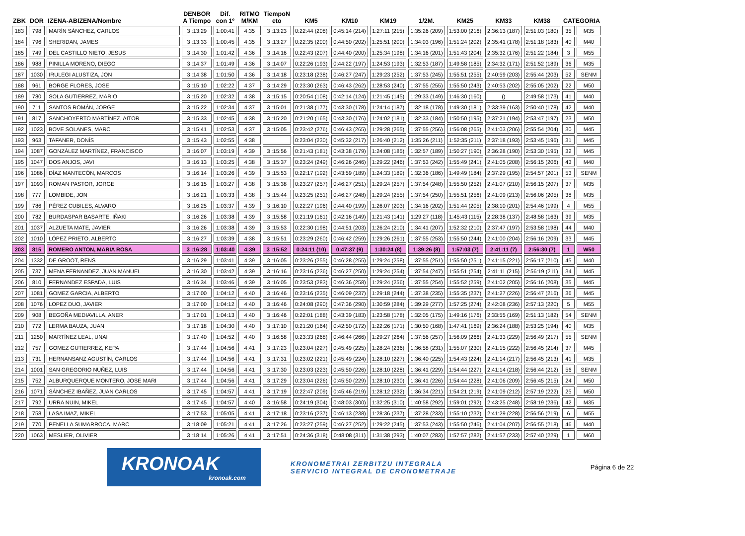| ZBK | DOR | IZENA-ABIZENA/Nombre | DENBOR A Tiempo | Dif. con 1º | RITMO M/KM | TiempoN eto | KM5 | KM10 | KM19 | 1/2M. | KM25 | KM33 | KM38 | CATEGORIA | |
| --- | --- | --- | --- | --- | --- | --- | --- | --- | --- | --- | --- | --- | --- | --- | --- |
| 183 | 798 | MARÍN SÁNCHEZ, CARLOS | 3 :13:29 | 1:00:41 | 4:35 | 3 :13:23 | 0:22:44 (208) | 0:45:14 (214) | 1:27:11 (215) | 1:35:26 (209) | 1:53:00 (216) | 2:36:13 (187) | 2:51:03 (180) | 35 | M35 |
| 184 | 796 | SHERIDAN, JAMES | 3 :13:33 | 1:00:45 | 4:35 | 3 :13:27 | 0:22:35 (200) | 0:44:50 (202) | 1:25:51 (200) | 1:34:03 (196) | 1:51:24 (202) | 2:35:41 (178) | 2:51:18 (183) | 40 | M40 |
| 185 | 749 | DEL CASTILLO NIETO, JESUS | 3 :14:30 | 1:01:42 | 4:36 | 3 :14:16 | 0:22:43 (207) | 0:44:40 (200) | 1:25:34 (198) | 1:34:16 (201) | 1:51:43 (204) | 2:35:32 (176) | 2:51:22 (184) | 3 | M55 |
| 186 | 988 | PINILLA MORENO, DIEGO | 3 :14:37 | 1:01:49 | 4:36 | 3 :14:07 | 0:22:26 (193) | 0:44:22 (197) | 1:24:53 (193) | 1:32:53 (187) | 1:49:58 (185) | 2:34:32 (171) | 2:51:52 (189) | 36 | M35 |
| 187 | 1030 | IRULEGI ALUSTIZA, JON | 3 :14:38 | 1:01:50 | 4:36 | 3 :14:18 | 0:23:18 (238) | 0:46:27 (247) | 1:29:23 (252) | 1:37:53 (245) | 1:55:51 (255) | 2:40:59 (203) | 2:55:44 (203) | 52 | SENM |
| 188 | 961 | BORGE FLORES, JOSE | 3 :15:10 | 1:02:22 | 4:37 | 3 :14:29 | 0:23:30 (263) | 0:46:43 (262) | 1:28:53 (240) | 1:37:55 (255) | 1:55:50 (243) | 2:40:53 (202) | 2:55:05 (202) | 22 | M50 |
| 189 | 780 | SOLA GUTIERREZ, MARIO | 3 :15:20 | 1:02:32 | 4:38 | 3 :15:15 | 0:20:54 (108) | 0:42:14 (124) | 1:21:45 (145) | 1:29:33 (149) | 1:46:30 (160) | () | 2:49:58 (173) | 41 | M40 |
| 190 | 711 | SANTOS ROMÁN, JORGE | 3 :15:22 | 1:02:34 | 4:37 | 3 :15:01 | 0:21:38 (177) | 0:43:30 (178) | 1:24:14 (187) | 1:32:18 (178) | 1:49:30 (181) | 2:33:39 (163) | 2:50:40 (178) | 42 | M40 |
| 191 | 817 | SANCHOYERTO MARTÍNEZ, AITOR | 3 :15:33 | 1:02:45 | 4:38 | 3 :15:20 | 0:21:20 (165) | 0:43:30 (176) | 1:24:02 (181) | 1:32:33 (184) | 1:50:50 (195) | 2:37:21 (194) | 2:53:47 (197) | 23 | M50 |
| 192 | 1023 | BOVE SOLANES, MARC | 3 :15:41 | 1:02:53 | 4:37 | 3 :15:05 | 0:23:42 (276) | 0:46:43 (265) | 1:29:28 (265) | 1:37:55 (256) | 1:56:08 (265) | 2:41:03 (206) | 2:55:54 (204) | 30 | M45 |
| 193 | 963 | TAFANER, DONÍS | 3 :15:43 | 1:02:55 | 4:38 | | 0:23:04 (230) | 0:45:32 (217) | 1:26:40 (212) | 1:35:26 (211) | 1:52:35 (211) | 2:37:18 (193) | 2:53:45 (196) | 31 | M45 |
| 194 | 1087 | GONZÁLEZ MARTÍNEZ, FRANCISCO | 3 :16:07 | 1:03:19 | 4:39 | 3 :15:56 | 0:21:43 (181) | 0:43:38 (179) | 1:24:08 (185) | 1:32:57 (189) | 1:50:27 (190) | 2:36:28 (190) | 2:53:30 (195) | 32 | M45 |
| 195 | 1047 | DOS ANJOS, JAVI | 3 :16:13 | 1:03:25 | 4:38 | 3 :15:37 | 0:23:24 (249) | 0:46:26 (246) | 1:29:22 (246) | 1:37:53 (242) | 1:55:49 (241) | 2:41:05 (208) | 2:56:15 (206) | 43 | M40 |
| 196 | 1086 | DÍAZ MANTECÓN, MARCOS | 3 :16:14 | 1:03:26 | 4:39 | 3 :15:53 | 0:22:17 (192) | 0:43:59 (189) | 1:24:33 (189) | 1:32:36 (186) | 1:49:49 (184) | 2:37:29 (195) | 2:54:57 (201) | 53 | SENM |
| 197 | 1093 | ROMAN PASTOR, JORGE | 3 :16:15 | 1:03:27 | 4:38 | 3 :15:38 | 0:23:27 (257) | 0:46:27 (251) | 1:29:24 (257) | 1:37:54 (248) | 1:55:50 (252) | 2:41:07 (210) | 2:56:15 (207) | 37 | M35 |
| 198 | 777 | LOMBIDE, JON | 3 :16:21 | 1:03:33 | 4:38 | 3 :15:44 | 0:23:25 (251) | 0:46:27 (248) | 1:29:24 (255) | 1:37:54 (250) | 1:55:51 (256) | 2:41:09 (213) | 2:56:06 (205) | 38 | M35 |
| 199 | 786 | PÉREZ CUBILES, ALVARO | 3 :16:25 | 1:03:37 | 4:39 | 3 :16:10 | 0:22:27 (196) | 0:44:40 (199) | 1:26:07 (203) | 1:34:16 (202) | 1:51:44 (205) | 2:38:10 (201) | 2:54:46 (199) | 4 | M55 |
| 200 | 782 | BURDASPAR BASARTE, IÑAKI | 3 :16:26 | 1:03:38 | 4:39 | 3 :15:58 | 0:21:19 (161) | 0:42:16 (149) | 1:21:43 (141) | 1:29:27 (118) | 1:45:43 (115) | 2:28:38 (137) | 2:48:58 (163) | 39 | M35 |
| 201 | 1037 | ALZUETA MATE, JAVIER | 3 :16:26 | 1:03:38 | 4:39 | 3 :15:53 | 0:22:30 (198) | 0:44:51 (203) | 1:26:24 (210) | 1:34:41 (207) | 1:52:32 (210) | 2:37:47 (197) | 2:53:58 (198) | 44 | M40 |
| 202 | 1010 | LÓPEZ PRIETO, ALBERTO | 3 :16:27 | 1:03:39 | 4:38 | 3 :15:51 | 0:23:29 (260) | 0:46:42 (259) | 1:29:26 (261) | 1:37:55 (253) | 1:55:50 (244) | 2:41:00 (204) | 2:56:16 (209) | 33 | M45 |
| 203 | 815 | ROMERO ANTON, MARIA ROSA | 3 :16:28 | 1:03:40 | 4:39 | 3 :15:52 | 0:24:11 (10) | 0:47:37 (9) | 1:30:24 (8) | 1:39:26 (8) | 1:57:03 (7) | 2:41:11 (7) | 2:56:30 (7) | 1 | W50 |
| 204 | 1332 | DE GROOT, RENS | 3 :16:29 | 1:03:41 | 4:39 | 3 :16:05 | 0:23:26 (255) | 0:46:28 (255) | 1:29:24 (258) | 1:37:55 (251) | 1:55:50 (251) | 2:41:15 (221) | 2:56:17 (210) | 45 | M40 |
| 205 | 737 | MENA FERNANDEZ, JUAN MANUEL | 3 :16:30 | 1:03:42 | 4:39 | 3 :16:16 | 0:23:16 (236) | 0:46:27 (250) | 1:29:24 (254) | 1:37:54 (247) | 1:55:51 (254) | 2:41:11 (215) | 2:56:19 (211) | 34 | M45 |
| 206 | 810 | FERNANDEZ ESPADA, LUIS | 3 :16:34 | 1:03:46 | 4:39 | 3 :16:05 | 0:23:53 (283) | 0:46:36 (258) | 1:29:24 (256) | 1:37:55 (254) | 1:55:52 (259) | 2:41:02 (205) | 2:56:16 (208) | 35 | M45 |
| 207 | 1081 | GOMEZ GARCIA, ALBERTO | 3 :17:00 | 1:04:12 | 4:40 | 3 :16:46 | 0:23:16 (235) | 0:46:09 (237) | 1:29:18 (244) | 1:37:38 (235) | 1:55:35 (237) | 2:41:27 (226) | 2:56:47 (216) | 36 | M45 |
| 208 | 1076 | LOPEZ DUO, JAVIER | 3 :17:00 | 1:04:12 | 4:40 | 3 :16:46 | 0:24:08 (290) | 0:47:36 (290) | 1:30:59 (284) | 1:39:29 (277) | 1:57:25 (274) | 2:42:08 (236) | 2:57:13 (220) | 5 | M55 |
| 209 | 908 | BEGOÑA MEDIAVILLA, ANER | 3 :17:01 | 1:04:13 | 4:40 | 3 :16:46 | 0:22:01 (188) | 0:43:39 (183) | 1:23:58 (178) | 1:32:05 (175) | 1:49:16 (176) | 2:33:55 (169) | 2:51:13 (182) | 54 | SENM |
| 210 | 772 | LERMA BAUZA, JUAN | 3 :17:18 | 1:04:30 | 4:40 | 3 :17:10 | 0:21:20 (164) | 0:42:50 (172) | 1:22:26 (171) | 1:30:50 (168) | 1:47:41 (169) | 2:36:24 (188) | 2:53:25 (194) | 40 | M35 |
| 211 | 1250 | MARTÍNEZ LEAL, UNAI | 3 :17:40 | 1:04:52 | 4:40 | 3 :16:58 | 0:23:33 (268) | 0:46:44 (266) | 1:29:27 (264) | 1:37:56 (257) | 1:56:09 (266) | 2:41:33 (229) | 2:56:49 (217) | 55 | SENM |
| 212 | 757 | GOMEZ GUTIERREZ, KEPA | 3 :17:44 | 1:04:56 | 4:41 | 3 :17:23 | 0:23:04 (227) | 0:45:49 (225) | 1:28:24 (236) | 1:36:58 (231) | 1:55:07 (230) | 2:41:15 (222) | 2:56:45 (214) | 37 | M45 |
| 213 | 731 | HERNANSANZ AGUSTÍN, CARLOS | 3 :17:44 | 1:04:56 | 4:41 | 3 :17:31 | 0:23:02 (221) | 0:45:49 (224) | 1:28:10 (227) | 1:36:40 (225) | 1:54:43 (224) | 2:41:14 (217) | 2:56:45 (213) | 41 | M35 |
| 214 | 1001 | SAN GREGORIO NUÑEZ, LUIS | 3 :17:44 | 1:04:56 | 4:41 | 3 :17:30 | 0:23:03 (223) | 0:45:50 (226) | 1:28:10 (228) | 1:36:41 (229) | 1:54:44 (227) | 2:41:14 (218) | 2:56:44 (212) | 56 | SENM |
| 215 | 752 | ALBURQUERQUE MONTERO, JOSE MARI | 3 :17:44 | 1:04:56 | 4:41 | 3 :17:29 | 0:23:04 (226) | 0:45:50 (229) | 1:28:10 (230) | 1:36:41 (226) | 1:54:44 (228) | 2:41:06 (209) | 2:56:45 (215) | 24 | M50 |
| 216 | 1071 | SÁNCHEZ IBAÑEZ, JUAN CARLOS | 3 :17:45 | 1:04:57 | 4:41 | 3 :17:19 | 0:22:47 (209) | 0:45:46 (219) | 1:28:12 (232) | 1:36:34 (221) | 1:54:21 (219) | 2:41:09 (212) | 2:57:19 (222) | 25 | M50 |
| 217 | 792 | URRA NUIN, MIKEL | 3 :17:45 | 1:04:57 | 4:40 | 3 :16:58 | 0:24:19 (304) | 0:48:03 (300) | 1:32:25 (310) | 1:40:58 (292) | 1:59:01 (292) | 2:43:25 (248) | 2:58:19 (236) | 42 | M35 |
| 218 | 758 | LASA IMAZ, MIKEL | 3 :17:53 | 1:05:05 | 4:41 | 3 :17:18 | 0:23:16 (237) | 0:46:13 (238) | 1:28:36 (237) | 1:37:28 (233) | 1:55:10 (232) | 2:41:29 (228) | 2:56:56 (219) | 6 | M55 |
| 219 | 770 | PENELLA SUMARROCA, MARC | 3 :18:09 | 1:05:21 | 4:41 | 3 :17:26 | 0:23:27 (259) | 0:46:27 (252) | 1:29:22 (245) | 1:37:53 (243) | 1:55:50 (246) | 2:41:04 (207) | 2:56:55 (218) | 46 | M40 |
| 220 | 1063 | MESLIER, OLIVIER | 3 :18:14 | 1:05:26 | 4:41 | 3 :17:51 | 0:24:36 (318) | 0:48:08 (311) | 1:31:38 (293) | 1:40:07 (283) | 1:57:57 (282) | 2:41:57 (233) | 2:57:40 (229) | 1 | M60 |
KRONOAK
kronoak.com
KRONOMETRAI ZERBITZU INTEGRALA
SERVICIO INTEGRAL DE CRONOMETRAJE
Página 6 de 22